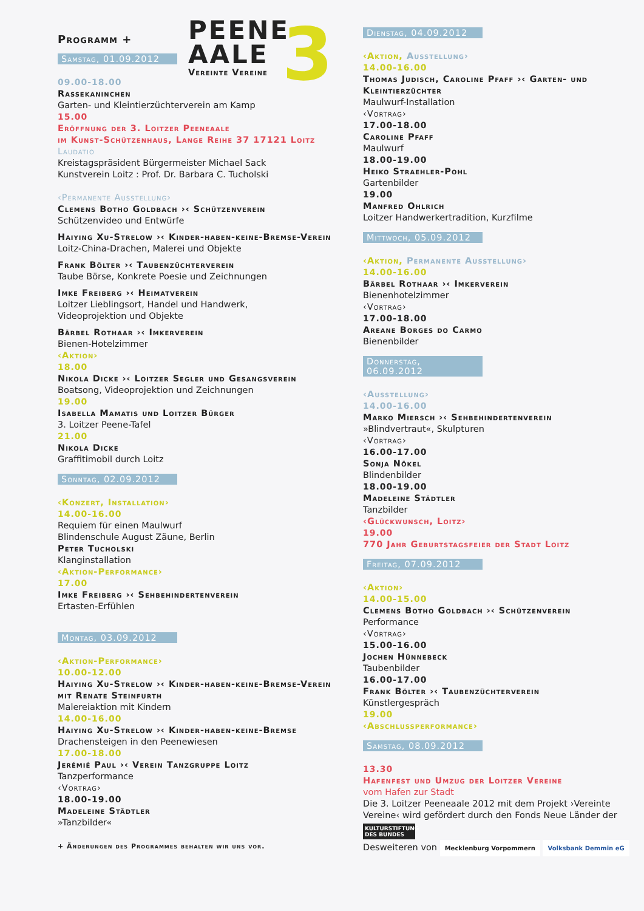Programm +
Samstag, 01.09.2012
09.00-18.00
Rassekaninchen
Garten- und Kleintierzüchterverein am Kamp
15.00
Eröffnung der 3. Loitzer Peeneaale
im Kunst-Schützenhaus, Lange Reihe 37 17121 Loitz
Laudatio
Kreistagspräsident Bürgermeister Michael Sack
Kunstverein Loitz : Prof. Dr. Barbara C. Tucholski
‹Permanente Ausstellung›
Clemens Botho Goldbach ›‹ Schützenverein
Schützenvideo und Entwürfe
Haiying Xu-Strelow ›‹ Kinder-haben-keine-Bremse-Verein
Loitz-China-Drachen, Malerei und Objekte
Frank Bölter ›‹ Taubenzüchterverein
Taube Börse, Konkrete Poesie und Zeichnungen
Imke Freiberg ›‹ Heimatverein
Loitzer Lieblingsort, Handel und Handwerk,
Videoprojektion und Objekte
Bärbel Rothaar ›‹ Imkerverein
Bienen-Hotelzimmer
‹Aktion›
18.00
Nikola Dicke ›‹ Loitzer Segler und Gesangsverein
Boatsong, Videoprojektion und Zeichnungen
19.00
Isabella Mamatis und Loitzer Bürger
3. Loitzer Peene-Tafel
21.00
Nikola Dicke
Graffitimobil durch Loitz
Sonntag, 02.09.2012
‹Konzert, Installation›
14.00-16.00
Requiem für einen Maulwurf
Blindenschule August Zäune, Berlin
Peter Tucholski
Klanginstallation
‹Aktion-Performance›
17.00
Imke Freiberg ›‹ Sehbehindertenverein
Ertasten-Erfühlen
Montag, 03.09.2012
‹Aktion-Performance›
10.00-12.00
Haiying Xu-Strelow ›‹ Kinder-haben-keine-Bremse-Verein mit Renate Steinfurth
Malereiaktion mit Kindern
14.00-16.00
Haiying Xu-Strelow ›‹ Kinder-haben-keine-Bremse
Drachensteigen in den Peenewiesen
17.00-18.00
Jerémié Paul ›‹ Verein Tanzgruppe Loitz
Tanzperformance
‹Vortrag›
18.00-19.00
Madeleine Städtler
»Tanzbilder«
+ Änderungen des Programmes behalten wir uns vor.
PEENE
AALE
Vereinte Vereine
3
Dienstag, 04.09.2012
‹Aktion, Ausstellung›
14.00-16.00
Thomas Judisch, Caroline Pfaff ›‹ Garten- und Kleintierzüchter
Maulwurf-Installation
‹Vortrag›
17.00-18.00
Caroline Pfaff
Maulwurf
18.00-19.00
Heiko Straehler-Pohl
Gartenbilder
19.00
Manfred Ohlrich
Loitzer Handwerkertradition, Kurzfilme
Mittwoch, 05.09.2012
‹Aktion, Permanente Ausstellung›
14.00-16.00
Bärbel Rothaar ›‹ Imkerverein
Bienenhotelzimmer
‹Vortrag›
17.00-18.00
Areane Borges do Carmo
Bienenbilder
Donnerstag, 06.09.2012
‹Ausstellung›
14.00-16.00
Marko Miersch ›‹ Sehbehindertenverein
»Blindvertraut«, Skulpturen
‹Vortrag›
16.00-17.00
Sonja Nökel
Blindenbilder
18.00-19.00
Madeleine Städtler
Tanzbilder
‹Glückwunsch, Loitz›
19.00
770 Jahr Geburtstagsfeier der Stadt Loitz
Freitag, 07.09.2012
‹Aktion›
14.00-15.00
Clemens Botho Goldbach ›‹ Schützenverein
Performance
‹Vortrag›
15.00-16.00
Jochen Hünnebeck
Taubenbilder
16.00-17.00
Frank Bölter ›‹ Taubenzüchterverein
Künstlergespräch
19.00
‹Abschlussperformance›
Samstag, 08.09.2012
13.30
Hafenfest und Umzug der Loitzer Vereine
vom Hafen zur Stadt
Die 3. Loitzer Peeneaale 2012 mit dem Projekt ›Vereinte Vereine‹ wird gefördert durch den Fonds Neue Länder der
KULTURSTIFTUNG DES BUNDES
Desweiteren von Mecklenburg Vorpommern Volksbank Demmin eG